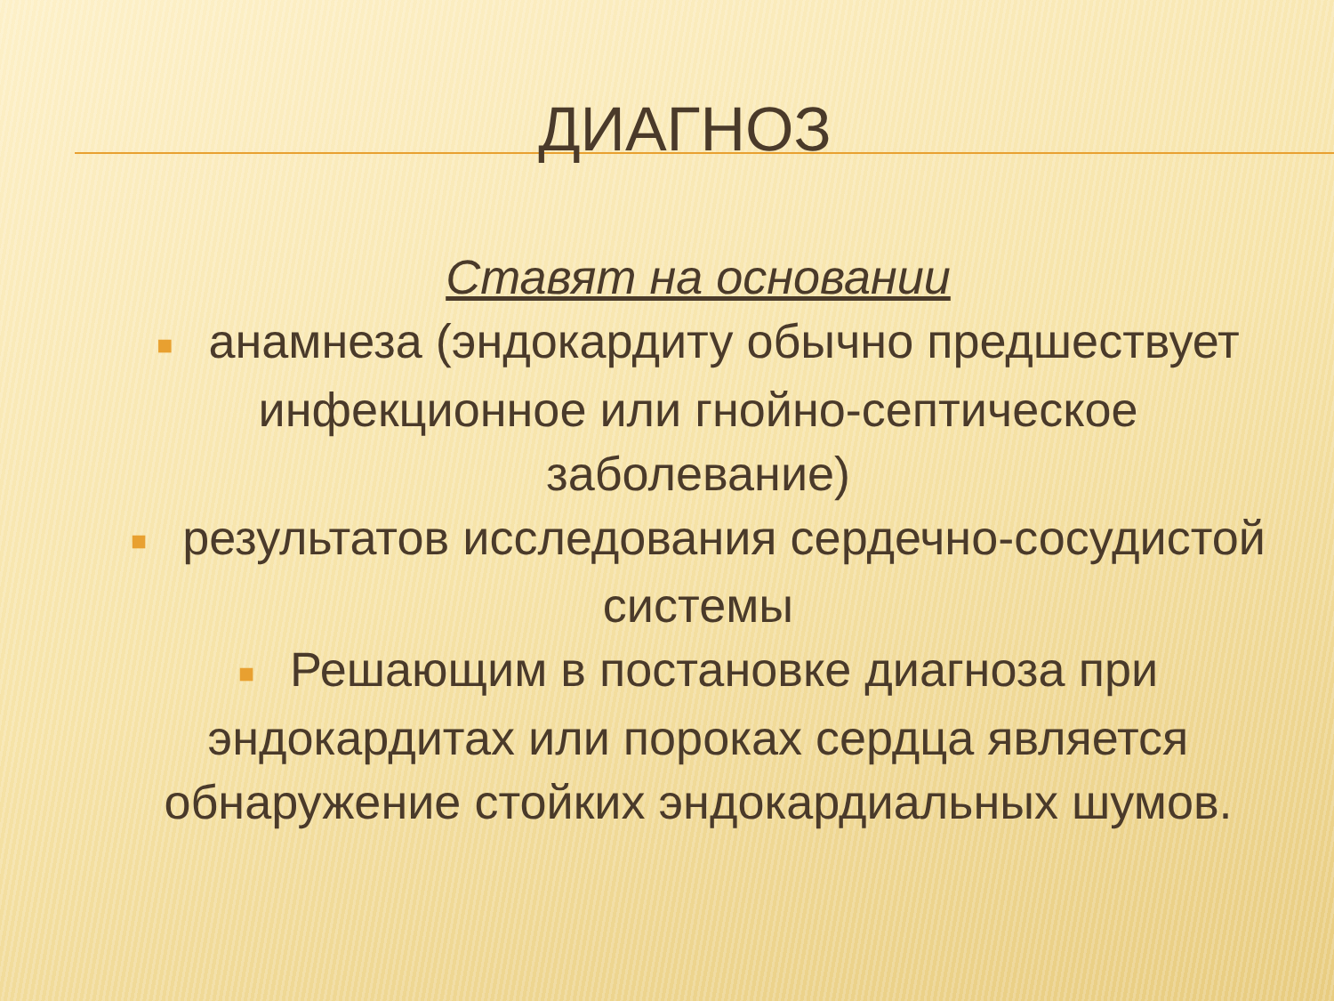ДИАГНОЗ
Ставят на основании
■ анамнеза (эндокардиту обычно предшествует инфекционное или гнойно-септическое заболевание)
■ результатов исследования сердечно-сосудистой системы
■ Решающим в постановке диагноза при эндокардитах или пороках сердца является обнаружение стойких эндокардиальных шумов.